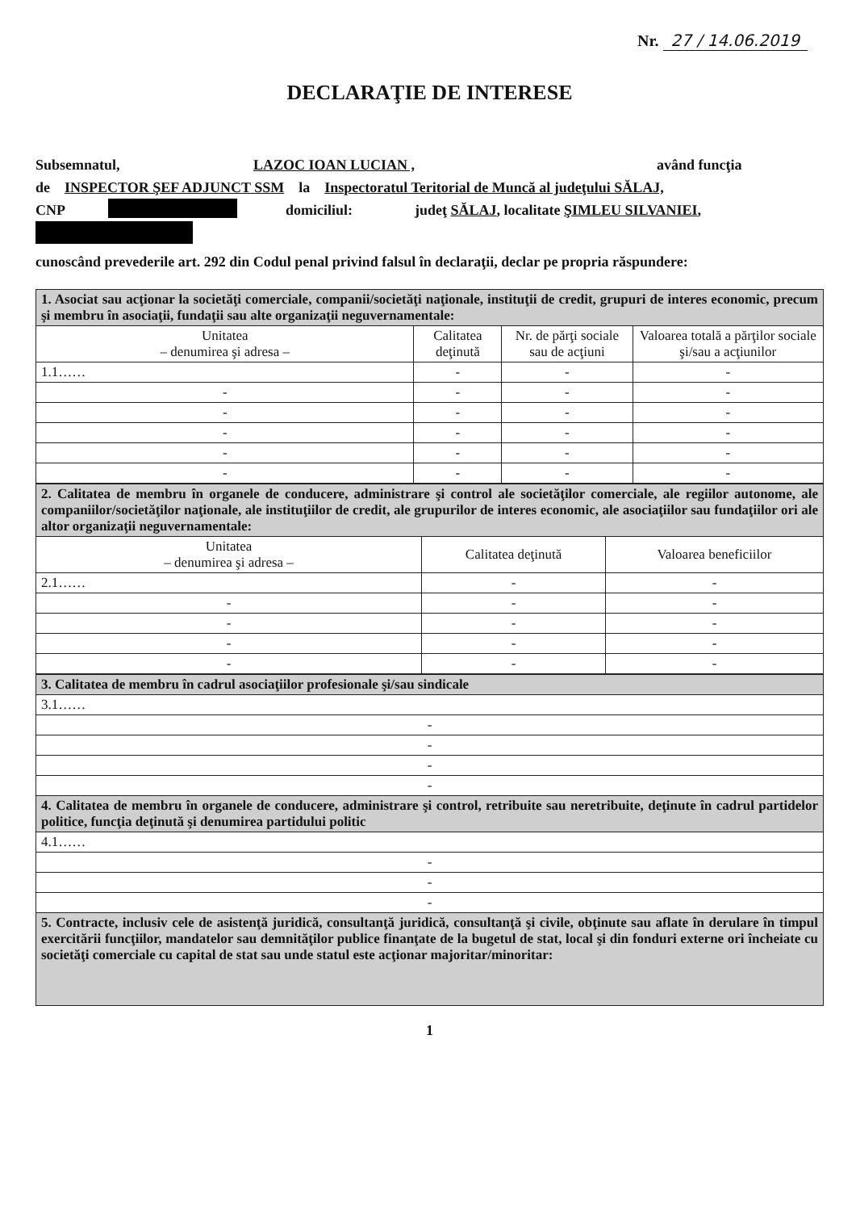Nr. 27 / 14.06.2019
DECLARAŢIE DE INTERESE
Subsemnatul, LAZOC IOAN LUCIAN , având funcţia
de INSPECTOR ŞEF ADJUNCT SSM la Inspectoratul Teritorial de Muncă al judeţului SĂLAJ,
CNP domiciliul: judeţ SĂLAJ, localitate ŞIMLEU SILVANIEI,
cunoscând prevederile art. 292 din Codul penal privind falsul în declaraţii, declar pe propria răspundere:
| 1. Asociat sau acţionar la societăţi comerciale, companii/societăţi naţionale, instituţii de credit, grupuri de interes economic, precum şi membru în asociaţii, fundaţii sau alte organizaţii neguvernamentale: | | | |
| Unitatea – denumirea şi adresa – | Calitatea deţinută | Nr. de părţi sociale sau de acţiuni | Valoarea totală a părţilor sociale şi/sau a acţiunilor |
| 1.1…… | - | - | - |
| - | - | - | - |
| - | - | - | - |
| - | - | - | - |
| - | - | - | - |
| - | - | - | - |
| 2. Calitatea de membru în organele de conducere, administrare şi control ale societăţilor comerciale, ale regiilor autonome, ale companiilor/societăţilor naţionale, ale instituţiilor de credit, ale grupurilor de interes economic, ale asociaţiilor sau fundaţiilor ori ale altor organizaţii neguvernamentale: | | |
| Unitatea – denumirea şi adresa – | Calitatea deţinută | Valoarea beneficiilor |
| 2.1…… | - | - |
| - | - | - |
| - | - | - |
| - | - | - |
| - | - | - |
| 3. Calitatea de membru în cadrul asociaţiilor profesionale şi/sau sindicale |
| 3.1…… |
| - |
| - |
| - |
| - |
| 4. Calitatea de membru în organele de conducere, administrare şi control, retribuite sau neretribuite, deţinute în cadrul partidelor politice, funcţia deţinută şi denumirea partidului politic |
| 4.1…… |
| - |
| - |
| - |
| 5. Contracte, inclusiv cele de asistenţă juridică, consultanţă juridică, consultanţă şi civile, obţinute sau aflate în derulare în timpul exercitării funcţiilor, mandatelor sau demnităţilor publice finanţate de la bugetul de stat, local şi din fonduri externe ori încheiate cu societăţi comerciale cu capital de stat sau unde statul este acţionar majoritar/minoritar: |
1